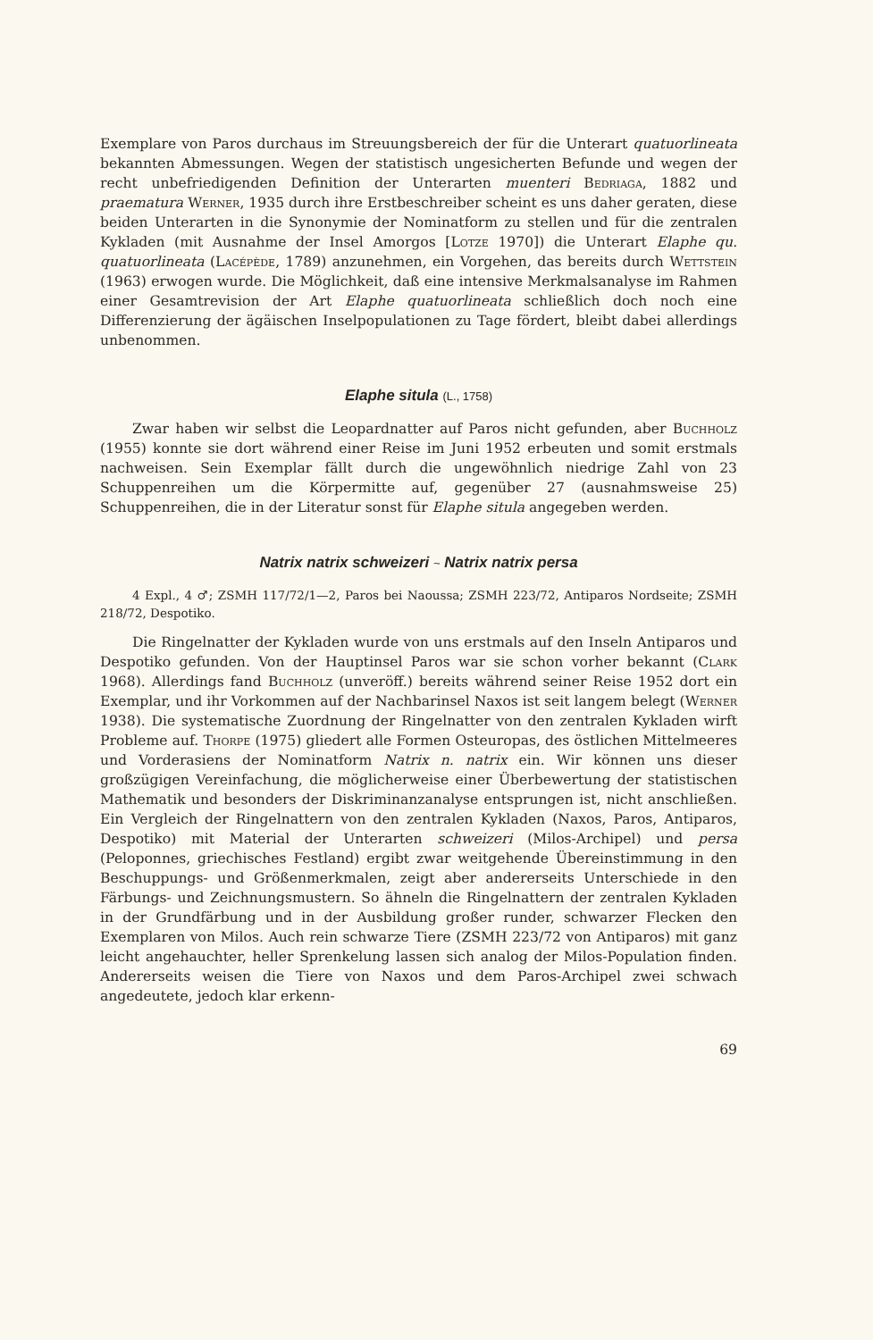Exemplare von Paros durchaus im Streuungsbereich der für die Unterart quatuorlineata bekannten Abmessungen. Wegen der statistisch ungesicherten Befunde und wegen der recht unbefriedigenden Definition der Unterarten muenteri Bedriaga, 1882 und praematura Werner, 1935 durch ihre Erstbeschreiber scheint es uns daher geraten, diese beiden Unterarten in die Synonymie der Nominatform zu stellen und für die zentralen Kykladen (mit Ausnahme der Insel Amorgos [Lotze 1970]) die Unterart Elaphe qu. quatuorlineata (Lacépède, 1789) anzunehmen, ein Vorgehen, das bereits durch Wettstein (1963) erwogen wurde. Die Möglichkeit, daß eine intensive Merkmalsanalyse im Rahmen einer Gesamtrevision der Art Elaphe quatuorlineata schließlich doch noch eine Differenzierung der ägäischen Inselpopulationen zu Tage fördert, bleibt dabei allerdings unbenommen.
Elaphe situla (L., 1758)
Zwar haben wir selbst die Leopardnatter auf Paros nicht gefunden, aber Buchholz (1955) konnte sie dort während einer Reise im Juni 1952 erbeuten und somit erstmals nachweisen. Sein Exemplar fällt durch die ungewöhnlich niedrige Zahl von 23 Schuppenreihen um die Körpermitte auf, gegenüber 27 (ausnahmsweise 25) Schuppenreihen, die in der Literatur sonst für Elaphe situla angegeben werden.
Natrix natrix schweizeri ~ Natrix natrix persa
4 Expl., 4 ♂; ZSMH 117/72/1—2, Paros bei Naoussa; ZSMH 223/72, Antiparos Nordseite; ZSMH 218/72, Despotiko.
Die Ringelnatter der Kykladen wurde von uns erstmals auf den Inseln Antiparos und Despotiko gefunden. Von der Hauptinsel Paros war sie schon vorher bekannt (Clark 1968). Allerdings fand Buchholz (unveröff.) bereits während seiner Reise 1952 dort ein Exemplar, und ihr Vorkommen auf der Nachbarinsel Naxos ist seit langem belegt (Werner 1938). Die systematische Zuordnung der Ringelnatter von den zentralen Kykladen wirft Probleme auf. Thorpe (1975) gliedert alle Formen Osteuropas, des östlichen Mittelmeeres und Vorderasiens der Nominatform Natrix n. natrix ein. Wir können uns dieser großzügigen Vereinfachung, die möglicherweise einer Überbewertung der statistischen Mathematik und besonders der Diskriminanzanalyse entsprungen ist, nicht anschließen. Ein Vergleich der Ringelnattern von den zentralen Kykladen (Naxos, Paros, Antiparos, Despotiko) mit Material der Unterarten schweizeri (Milos-Archipel) und persa (Peloponnes, griechisches Festland) ergibt zwar weitgehende Übereinstimmung in den Beschuppungs- und Größenmerkmalen, zeigt aber andererseits Unterschiede in den Färbungs- und Zeichnungsmustern. So ähneln die Ringelnattern der zentralen Kykladen in der Grundfärbung und in der Ausbildung großer runder, schwarzer Flecken den Exemplaren von Milos. Auch rein schwarze Tiere (ZSMH 223/72 von Antiparos) mit ganz leicht angehauchter, heller Sprenkelung lassen sich analog der Milos-Population finden. Andererseits weisen die Tiere von Naxos und dem Paros-Archipel zwei schwach angedeutete, jedoch klar erkenn-
69